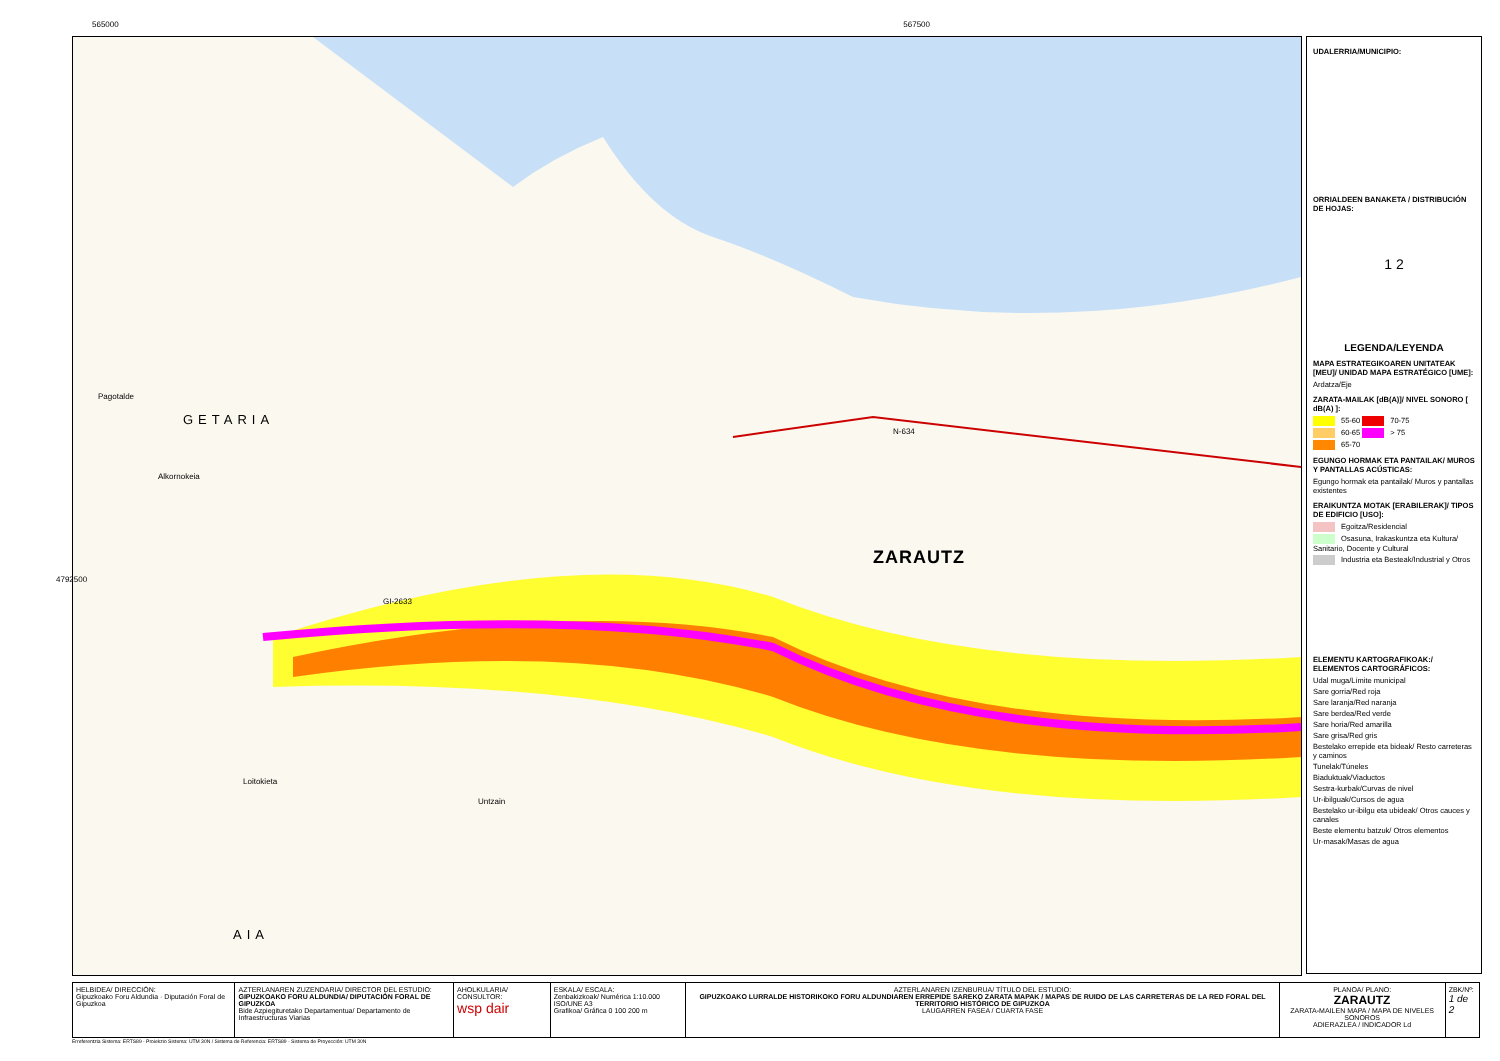565000 567500
GETARIA
AIA
ZARAUTZ
Pagotalde
Alkornokeia
Loitokieta
Untzain
GI-2633
N-634
UDALERRIA/MUNICIPIO:
ORRIALDEEN BANAKETA / DISTRIBUCIÓN DE HOJAS:
1 2
LEGENDA/LEYENDA
MAPA ESTRATEGIKOAREN UNITATEAK [MEU]/ UNIDAD MAPA ESTRATÉGICO [UME]:
Ardatza/Eje
ZARATA-MAILAK [dB(A)]/ NIVEL SONORO [ dB(A) ]:
55-60 70-75
60-65 > 75
65-70
EGUNGO HORMAK ETA PANTAILAK/ MUROS Y PANTALLAS ACÚSTICAS:
Egungo hormak eta pantailak/ Muros y pantallas existentes
ERAIKUNTZA MOTAK [ERABILERAK]/ TIPOS DE EDIFICIO [USO]:
Egoitza/Residencial
Osasuna, Irakaskuntza eta Kultura/ Sanitario, Docente y Cultural
Industria eta Besteak/Industrial y Otros
ELEMENTU KARTOGRAFIKOAK:/ ELEMENTOS CARTOGRÁFICOS:
Udal muga/Límite municipal
Sare gorria/Red roja
Sare laranja/Red naranja
Sare berdea/Red verde
Sare horia/Red amarilla
Sare grisa/Red gris
Bestelako errepide eta bideak/ Resto carreteras y caminos
Tunelak/Túneles
Biaduktuak/Viaductos
Sestra-kurbak/Curvas de nivel
Ur-ibilguak/Cursos de agua
Bestelako ur-ibilgu eta ubideak/ Otros cauces y canales
Beste elementu batzuk/ Otros elementos
Ur-masak/Masas de agua
4792500
| HELBIDEA/ DIRECCIÓN: Gipuzkoako Foru Aldundia · Diputación Foral de Gipuzkoa | AZTERLANAREN ZUZENDARIA/ DIRECTOR DEL ESTUDIO: GIPUZKOAKO FORU ALDUNDIA/ DIPUTACIÓN FORAL DE GIPUZKOA Bide Azpiegituretako Departamentua/ Departamento de Infraestructuras Viarias | AHOLKULARIA/ CONSULTOR: wsp dair | ESKALA/ ESCALA: Zenbakizkoak/ Numérica 1:10.000 ISO/UNE A3 Grafikoa/ Gráfica 0 100 200 m | AZTERLANAREN IZENBURUA/ TÍTULO DEL ESTUDIO: GIPUZKOAKO LURRALDE HISTORIKOKO FORU ALDUNDIAREN ERREPIDE SAREKO ZARATA MAPAK / MAPAS DE RUIDO DE LAS CARRETERAS DE LA RED FORAL DEL TERRITORIO HISTÓRICO DE GIPUZKOA LAUGARREN FASEA / CUARTA FASE | PLANOA/ PLANO: ZARAUTZ ZARATA-MAILEN MAPA / MAPA DE NIVELES SONOROS ADIERAZLEA / INDICADOR Ld | ZBK/Nº: 1 de 2 |
Erreferentzia Sistema: ERTS89 - Proiekzio Sistema: UTM 30N / Sistema de Referencia: ERTS89 - Sistema de Proyección: UTM 30N